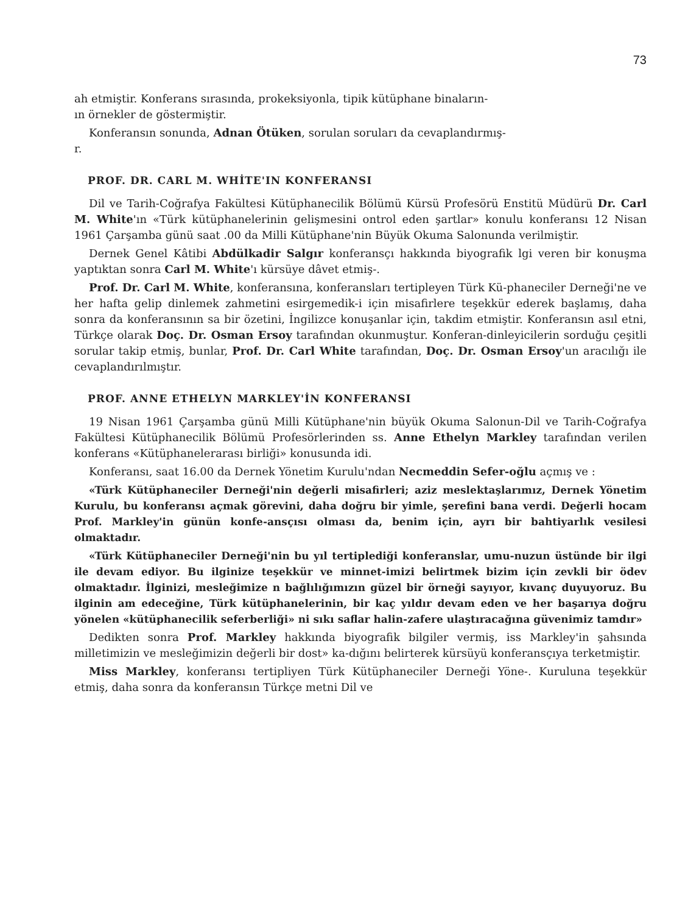73
ah etmiştir. Konferans sırasında, prokeksiyonla, tipik kütüphane binaların-
ın örnekler de göstermiştir.
Konferansın sonunda, Adnan Ötüken, sorulan soruları da cevaplandırmış-
r.
PROF. DR. CARL M. WHİTE'IN KONFERANSI
Dil ve Tarih-Coğrafya Fakültesi Kütüphanecilik Bölümü Kürsü Profesörü Enstitü Müdürü Dr. Carl M. White'ın «Türk kütüphanelerinin gelişmesini ontrol eden şartlar» konulu konferansı 12 Nisan 1961 Çarşamba günü saat .00 da Milli Kütüphane'nin Büyük Okuma Salonunda verilmiştir.
Dernek Genel Kâtibi Abdülkadir Salgır konferansçı hakkında biyografik lgi veren bir konuşma yaptıktan sonra Carl M. White'ı kürsüye dâvet etmiş-.
Prof. Dr. Carl M. White, konferansına, konferansları tertipleyen Türk Kü-phaneciler Derneği'ne ve her hafta gelip dinlemek zahmetini esirgemedik-i için misafirlere teşekkür ederek başlamış, daha sonra da konferansının sa bir özetini, İngilizce konuşanlar için, takdim etmiştir. Konferansın asıl etni, Türkçe olarak Doç. Dr. Osman Ersoy tarafından okunmuştur. Konferan-dinleyicilerin sorduğu çeşitli sorular takip etmiş, bunlar, Prof. Dr. Carl White tarafından, Doç. Dr. Osman Ersoy'un aracılığı ile cevaplandırılmıştır.
PROF. ANNE ETHELYN MARKLEY'İN KONFERANSI
19 Nisan 1961 Çarşamba günü Milli Kütüphane'nin büyük Okuma Salonun-Dil ve Tarih-Coğrafya Fakültesi Kütüphanecilik Bölümü Profesörlerinden ss. Anne Ethelyn Markley tarafından verilen konferans «Kütüphanelerarası birliği» konusunda idi.
Konferansı, saat 16.00 da Dernek Yönetim Kurulu'ndan Necmeddin Sefer-oğlu açmış ve :
«Türk Kütüphaneciler Derneği'nin değerli misafirleri; aziz meslektaşlarımız, Dernek Yönetim Kurulu, bu konferansı açmak görevini, daha doğru bir yimle, şerefini bana verdi. Değerli hocam Prof. Markley'in günün konfe-ansçısı olması da, benim için, ayrı bir bahtiyarlık vesilesi olmaktadır.
«Türk Kütüphaneciler Derneği'nin bu yıl tertiplediği konferanslar, umu-nuzun üstünde bir ilgi ile devam ediyor. Bu ilginize teşekkür ve minnet-imizi belirtmek bizim için zevkli bir ödev olmaktadır. İlginizi, mesleğimize n bağlılığımızın güzel bir örneği sayıyor, kıvanç duyuyoruz. Bu ilginin am edeceğine, Türk kütüphanelerinin, bir kaç yıldır devam eden ve her başarıya doğru yönelen «kütüphanecilik seferberliği» ni sıkı saflar halin-zafere ulaştıracağına güvenimiz tamdır»
Dedikten sonra Prof. Markley hakkında biyografik bilgiler vermiş, iss Markley'in şahsında milletimizin ve mesleğimizin değerli bir dost» ka-dığını belirterek kürsüyü konferansçıya terketmiştir.
Miss Markley, konferansı tertipliyen Türk Kütüphaneciler Derneği Yöne-. Kuruluna teşekkür etmiş, daha sonra da konferansın Türkçe metni Dil ve